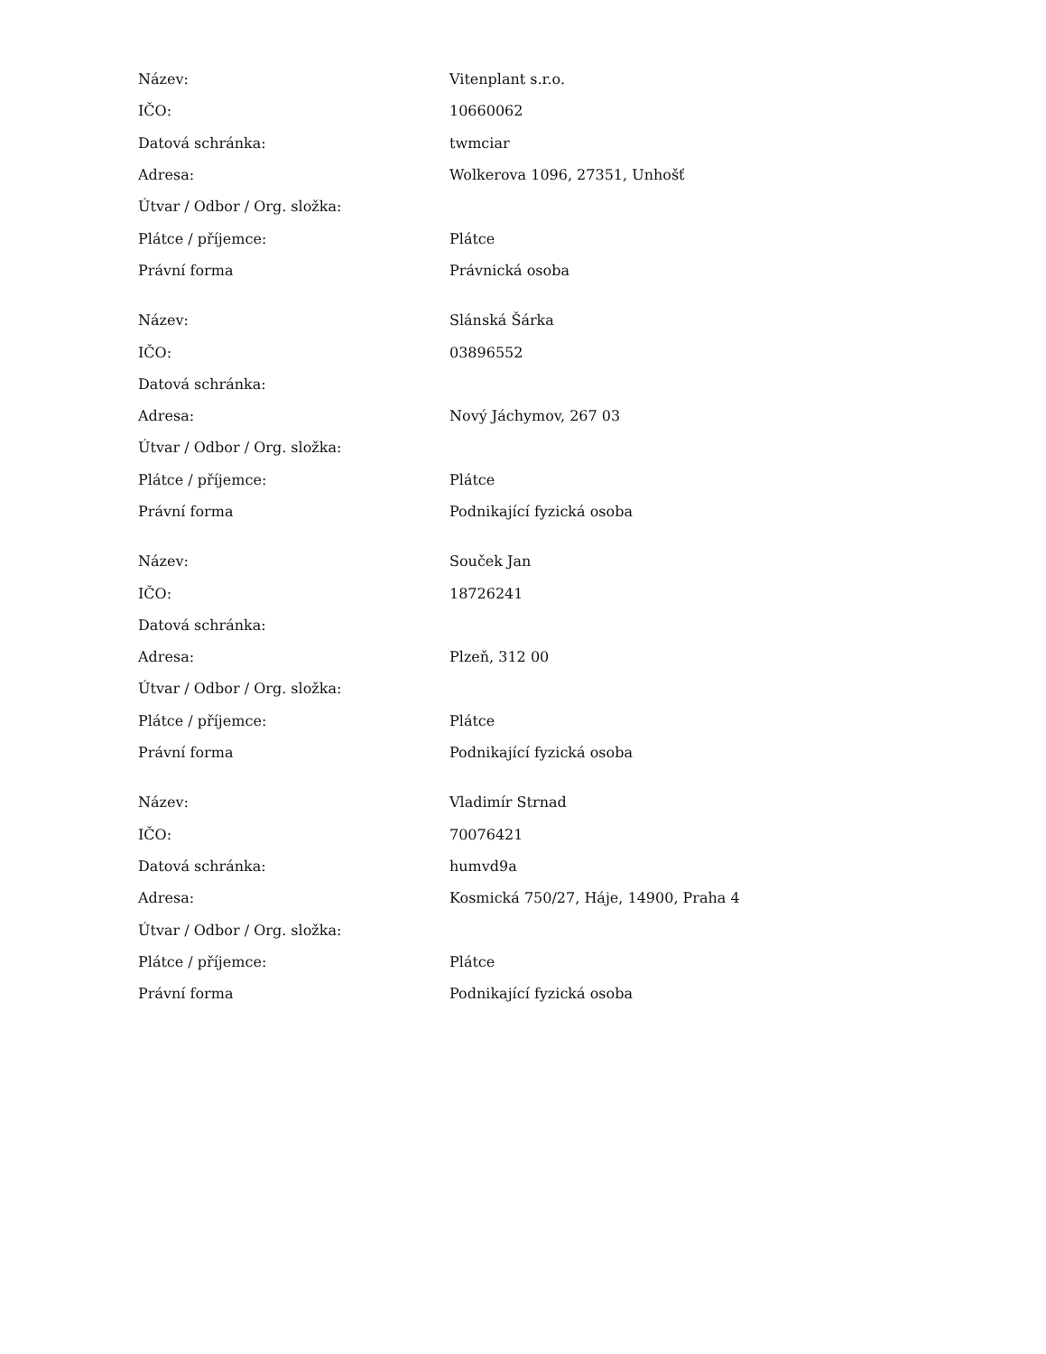| Název: | Vitenplant s.r.o. |
| IČO: | 10660062 |
| Datová schránka: | twmciar |
| Adresa: | Wolkerova 1096, 27351, Unhošť |
| Útvar / Odbor / Org. složka: | |
| Plátce / příjemce: | Plátce |
| Právní forma | Právnická osoba |
| Název: | Slánská Šárka |
| IČO: | 03896552 |
| Datová schránka: | |
| Adresa: | Nový Jáchymov, 267 03 |
| Útvar / Odbor / Org. složka: | |
| Plátce / příjemce: | Plátce |
| Právní forma | Podnikající fyzická osoba |
| Název: | Souček Jan |
| IČO: | 18726241 |
| Datová schránka: | |
| Adresa: | Plzeň, 312 00 |
| Útvar / Odbor / Org. složka: | |
| Plátce / příjemce: | Plátce |
| Právní forma | Podnikající fyzická osoba |
| Název: | Vladimír Strnad |
| IČO: | 70076421 |
| Datová schránka: | humvd9a |
| Adresa: | Kosmická 750/27, Háje, 14900, Praha 4 |
| Útvar / Odbor / Org. složka: | |
| Plátce / příjemce: | Plátce |
| Právní forma | Podnikající fyzická osoba |